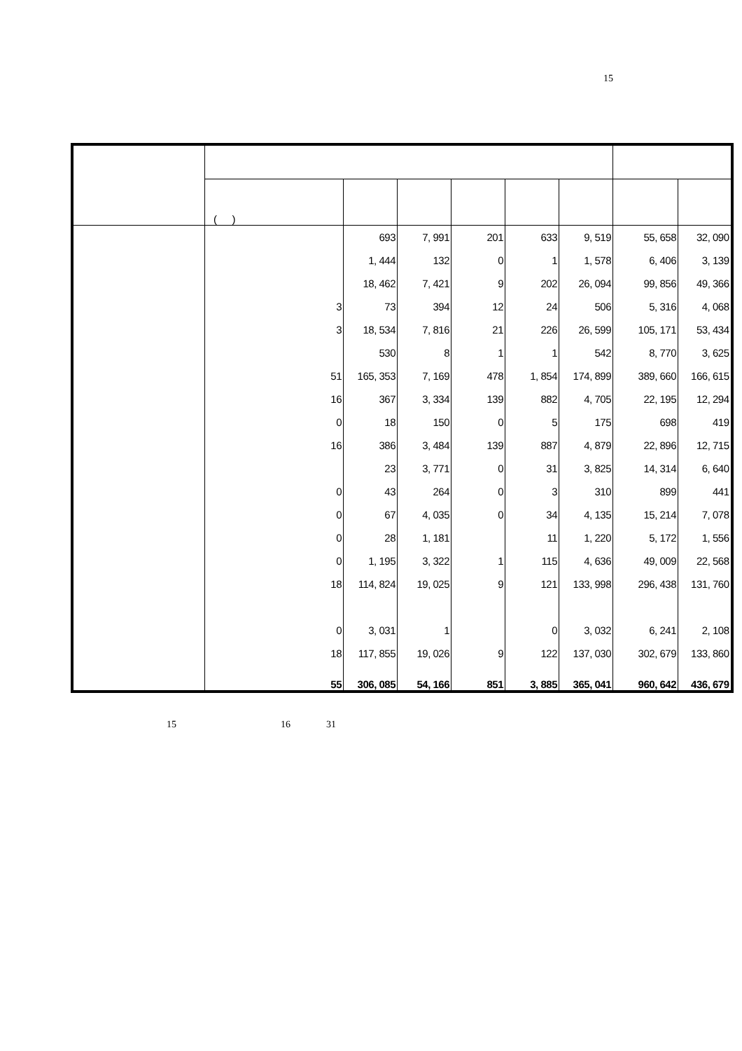15
| | ( ) | | | | | | | |
| --- | --- | --- | --- | --- | --- | --- | --- | --- |
| | | 693 | 7, 991 | 201 | 633 | 9, 519 | 55, 658 | 32, 090 |
| | | 1, 444 | 132 | 0 | 1 | 1, 578 | 6, 406 | 3, 139 |
| | | 18, 462 | 7, 421 | 9 | 202 | 26, 094 | 99, 856 | 49, 366 |
| | 3 | 73 | 394 | 12 | 24 | 506 | 5, 316 | 4, 068 |
| | 3 | 18, 534 | 7, 816 | 21 | 226 | 26, 599 | 105, 171 | 53, 434 |
| | | 530 | 8 | 1 | 1 | 542 | 8, 770 | 3, 625 |
| | 51 | 165, 353 | 7, 169 | 478 | 1, 854 | 174, 899 | 389, 660 | 166, 615 |
| | 16 | 367 | 3, 334 | 139 | 882 | 4, 705 | 22, 195 | 12, 294 |
| | 0 | 18 | 150 | 0 | 5 | 175 | 698 | 419 |
| | 16 | 386 | 3, 484 | 139 | 887 | 4, 879 | 22, 896 | 12, 715 |
| | | 23 | 3, 771 | 0 | 31 | 3, 825 | 14, 314 | 6, 640 |
| | 0 | 43 | 264 | 0 | 3 | 310 | 899 | 441 |
| | 0 | 67 | 4, 035 | 0 | 34 | 4, 135 | 15, 214 | 7, 078 |
| | 0 | 28 | 1, 181 | | 11 | 1, 220 | 5, 172 | 1, 556 |
| | 0 | 1, 195 | 3, 322 | 1 | 115 | 4, 636 | 49, 009 | 22, 568 |
| | 18 | 114, 824 | 19, 025 | 9 | 121 | 133, 998 | 296, 438 | 131, 760 |
| | 0 | 3, 031 | 1 | | 0 | 3, 032 | 6, 241 | 2, 108 |
| | 18 | 117, 855 | 19, 026 | 9 | 122 | 137, 030 | 302, 679 | 133, 860 |
| | 55 | 306, 085 | 54, 166 | 851 | 3, 885 | 365, 041 | 960, 642 | 436, 679 |
15 16 31